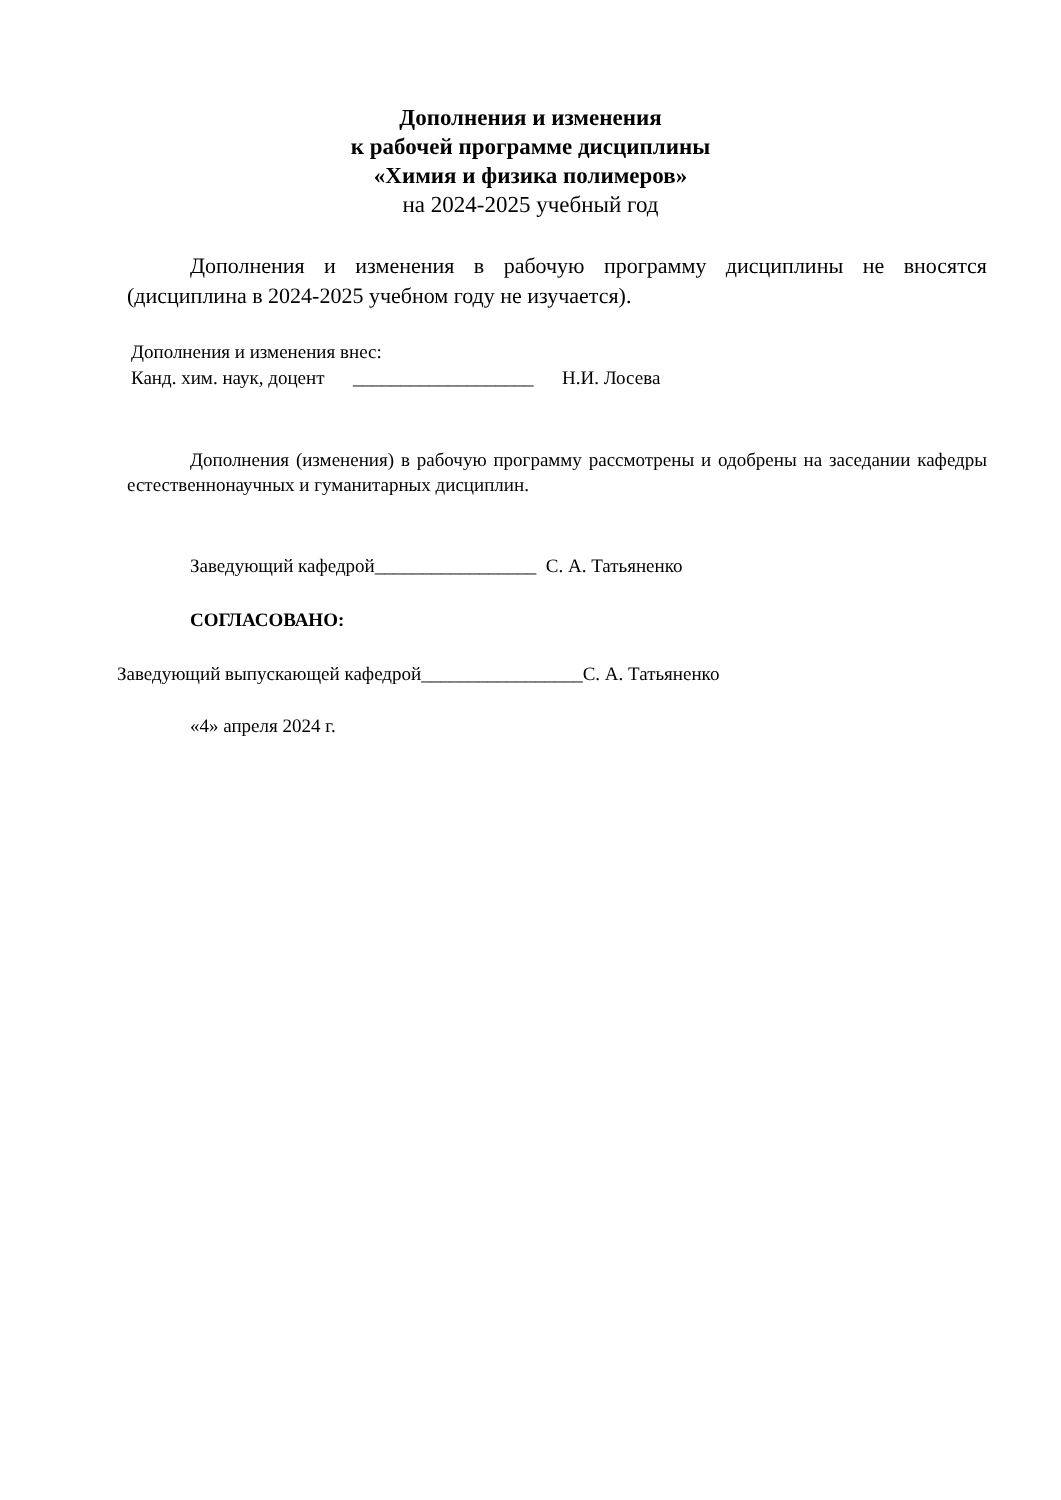Дополнения и изменения
к рабочей программе дисциплины
«Химия и физика полимеров»
на 2024-2025 учебный год
Дополнения и изменения в рабочую программу дисциплины не вносятся (дисциплина в 2024-2025 учебном году не изучается).
Дополнения и изменения внес:
Канд. хим. наук, доцент ___________________ Н.И. Лосева
Дополнения (изменения) в рабочую программу рассмотрены и одобрены на заседании кафедры естественнонаучных и гуманитарных дисциплин.
Заведующий кафедрой_________________ С. А. Татьяненко
СОГЛАСОВАНО:
Заведующий выпускающей кафедрой_________________С. А. Татьяненко
«4» апреля 2024 г.